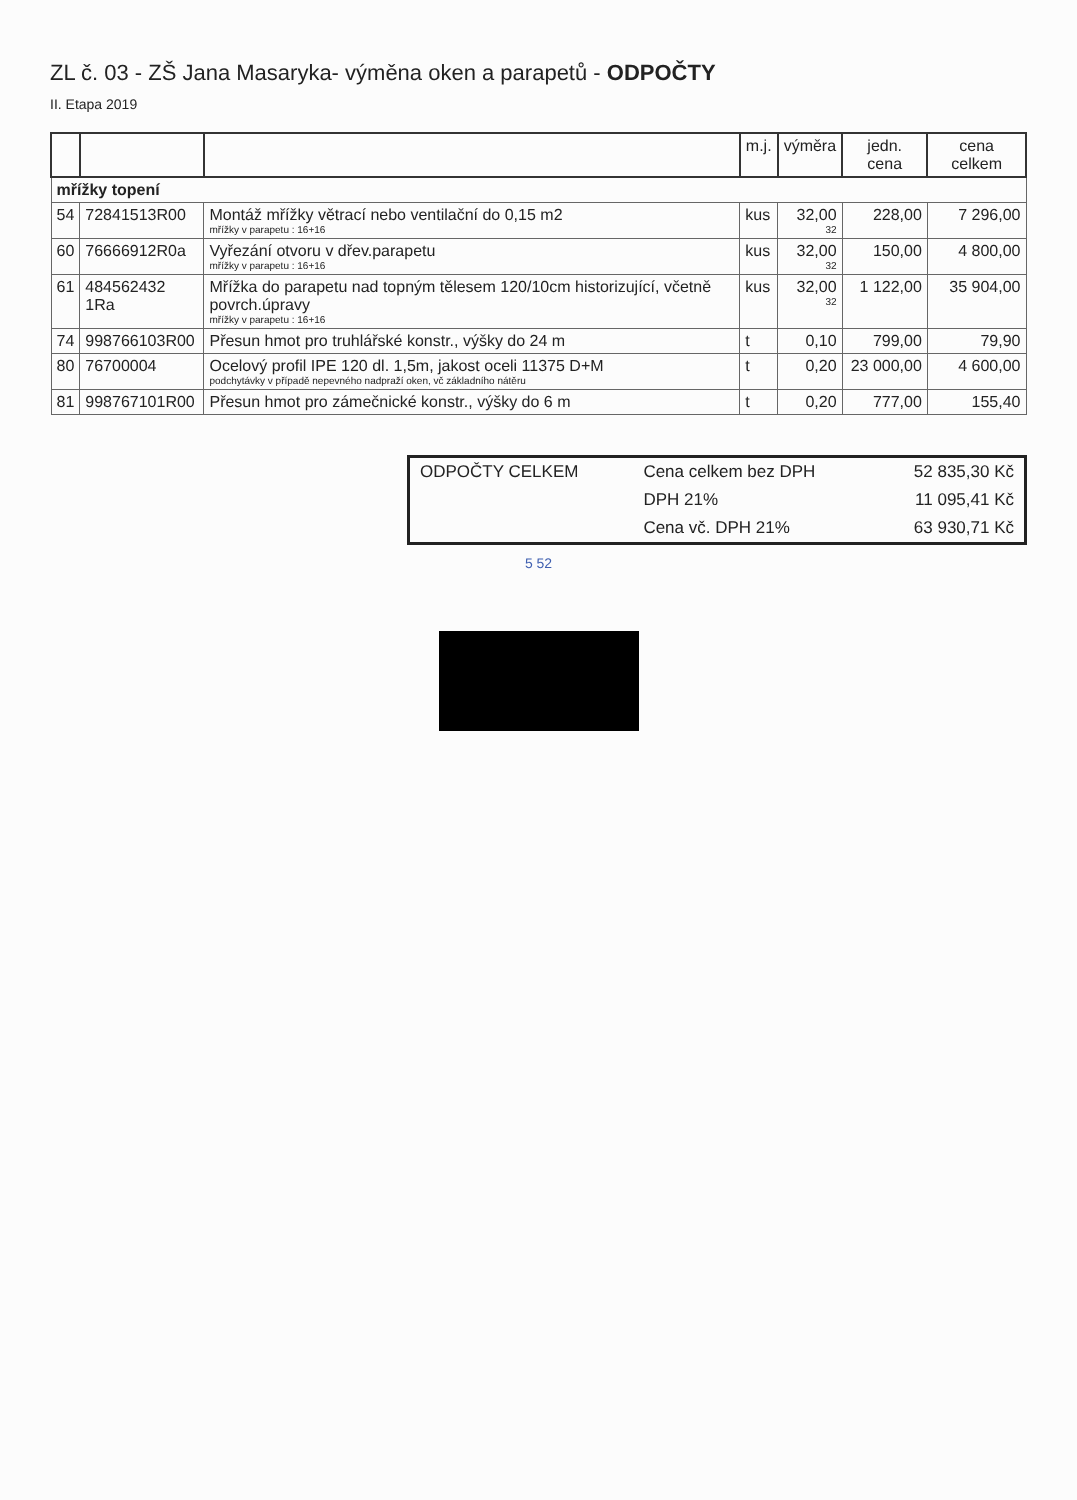ZL č. 03 - ZŠ Jana Masaryka- výměna oken a parapetů - ODPOČTY
II. Etapa 2019
| | | | m.j. | výměra | jedn. cena | cena celkem |
| --- | --- | --- | --- | --- | --- | --- |
| mřížky topení | | | | | | |
| 54 | 72841513R00 | Montáž mřížky větrací nebo ventilační do 0,15 m2 mřížky v parapetu : 16+16 | kus | 32,00 32 | 228,00 | 7 296,00 |
| 60 | 76666912R0a | Vyřezání otvoru v dřev.parapetu mřížky v parapetu : 16+16 | kus | 32,00 32 | 150,00 | 4 800,00 |
| 61 | 484562432 1Ra | Mřížka do parapetu nad topným tělesem 120/10cm historizující, včetně povrch.úpravy mřížky v parapetu : 16+16 | kus | 32,00 32 | 1 122,00 | 35 904,00 |
| 74 | 998766103R00 | Přesun hmot pro truhlářské konstr., výšky do 24 m | t | 0,10 | 799,00 | 79,90 |
| 80 | 76700004 | Ocelový profil IPE 120 dl. 1,5m, jakost oceli 11375 D+M podchytávky v případě nepevného nadpraží oken, vč základního nátěru | t | 0,20 | 23 000,00 | 4 600,00 |
| 81 | 998767101R00 | Přesun hmot pro zámečnické konstr., výšky do 6 m | t | 0,20 | 777,00 | 155,40 |
| ODPOČTY CELKEM | Cena celkem bez DPH | 52 835,30 Kč |
| | DPH 21% | 11 095,41 Kč |
| | Cena vč. DPH 21% | 63 930,71 Kč |
5 52